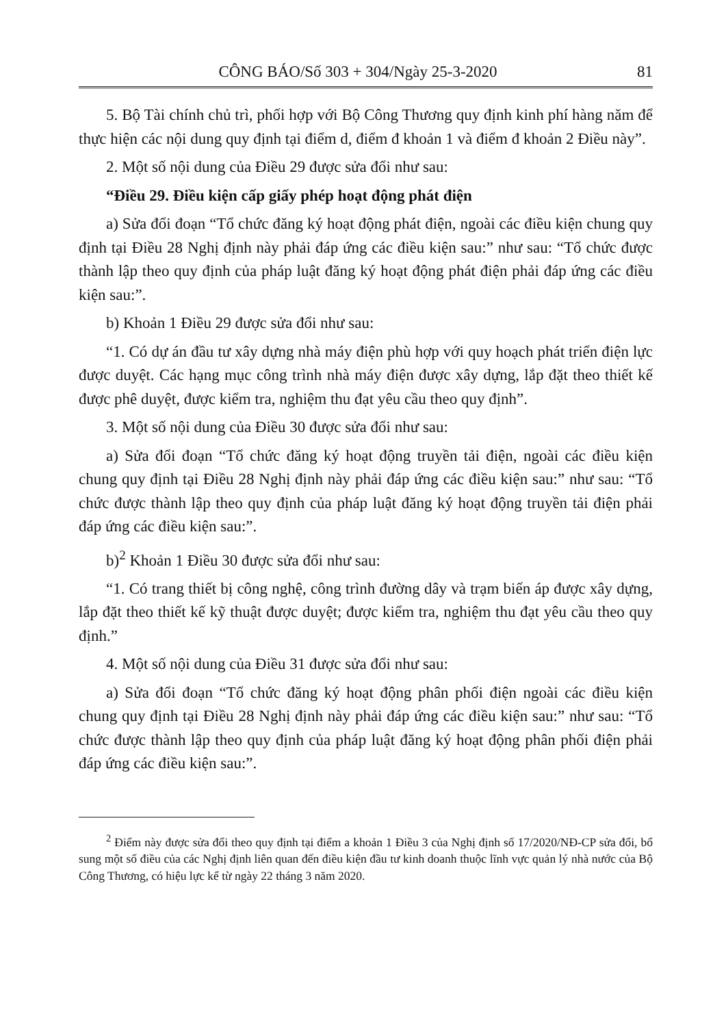CÔNG BÁO/Số 303 + 304/Ngày 25-3-2020 81
5. Bộ Tài chính chủ trì, phối hợp với Bộ Công Thương quy định kinh phí hàng năm để thực hiện các nội dung quy định tại điểm d, điểm đ khoản 1 và điểm đ khoản 2 Điều này”.
2. Một số nội dung của Điều 29 được sửa đổi như sau:
“Điều 29. Điều kiện cấp giấy phép hoạt động phát điện
a) Sửa đổi đoạn “Tổ chức đăng ký hoạt động phát điện, ngoài các điều kiện chung quy định tại Điều 28 Nghị định này phải đáp ứng các điều kiện sau:” như sau: “Tổ chức được thành lập theo quy định của pháp luật đăng ký hoạt động phát điện phải đáp ứng các điều kiện sau:”.
b) Khoản 1 Điều 29 được sửa đổi như sau:
“1. Có dự án đầu tư xây dựng nhà máy điện phù hợp với quy hoạch phát triển điện lực được duyệt. Các hạng mục công trình nhà máy điện được xây dựng, lắp đặt theo thiết kế được phê duyệt, được kiểm tra, nghiệm thu đạt yêu cầu theo quy định”.
3. Một số nội dung của Điều 30 được sửa đổi như sau:
a) Sửa đổi đoạn “Tổ chức đăng ký hoạt động truyền tải điện, ngoài các điều kiện chung quy định tại Điều 28 Nghị định này phải đáp ứng các điều kiện sau:” như sau: “Tổ chức được thành lập theo quy định của pháp luật đăng ký hoạt động truyền tải điện phải đáp ứng các điều kiện sau:”.
b)<sup>2</sup> Khoản 1 Điều 30 được sửa đổi như sau:
“1. Có trang thiết bị công nghệ, công trình đường dây và trạm biến áp được xây dựng, lắp đặt theo thiết kế kỹ thuật được duyệt; được kiểm tra, nghiệm thu đạt yêu cầu theo quy định.”
4. Một số nội dung của Điều 31 được sửa đổi như sau:
a) Sửa đổi đoạn “Tổ chức đăng ký hoạt động phân phối điện ngoài các điều kiện chung quy định tại Điều 28 Nghị định này phải đáp ứng các điều kiện sau:” như sau: “Tổ chức được thành lập theo quy định của pháp luật đăng ký hoạt động phân phối điện phải đáp ứng các điều kiện sau:”.
<sup>2</sup> Điểm này được sửa đổi theo quy định tại điểm a khoản 1 Điều 3 của Nghị định số 17/2020/NĐ-CP sửa đổi, bổ sung một số điều của các Nghị định liên quan đến điều kiện đầu tư kinh doanh thuộc lĩnh vực quản lý nhà nước của Bộ Công Thương, có hiệu lực kể từ ngày 22 tháng 3 năm 2020.